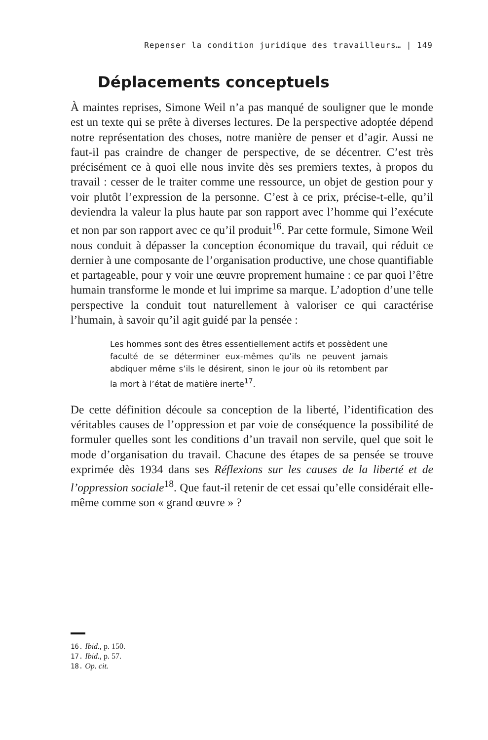Repenser la condition juridique des travailleurs… | 149
Déplacements conceptuels
À maintes reprises, Simone Weil n’a pas manqué de souligner que le monde est un texte qui se prête à diverses lectures. De la perspective adoptée dépend notre représentation des choses, notre manière de penser et d’agir. Aussi ne faut-il pas craindre de changer de perspective, de se décentrer. C’est très précisément ce à quoi elle nous invite dès ses premiers textes, à propos du travail : cesser de le traiter comme une ressource, un objet de gestion pour y voir plutôt l’expression de la personne. C’est à ce prix, précise-t-elle, qu’il deviendra la valeur la plus haute par son rapport avec l’homme qui l’exécute et non par son rapport avec ce qu’il produit<sup>16</sup>. Par cette formule, Simone Weil nous conduit à dépasser la conception économique du travail, qui réduit ce dernier à une composante de l’organisation productive, une chose quantifiable et partageable, pour y voir une œuvre proprement humaine : ce par quoi l’être humain transforme le monde et lui imprime sa marque. L’adoption d’une telle perspective la conduit tout naturellement à valoriser ce qui caractérise l’humain, à savoir qu’il agit guidé par la pensée :
Les hommes sont des êtres essentiellement actifs et possèdent une faculté de se déterminer eux-mêmes qu’ils ne peuvent jamais abdiquer même s’ils le désirent, sinon le jour où ils retombent par la mort à l’état de matière inerte<sup>17</sup>.
De cette définition découle sa conception de la liberté, l’identification des véritables causes de l’oppression et par voie de conséquence la possibilité de formuler quelles sont les conditions d’un travail non servile, quel que soit le mode d’organisation du travail. Chacune des étapes de sa pensée se trouve exprimée dès 1934 dans ses Réflexions sur les causes de la liberté et de l’oppression sociale<sup>18</sup>. Que faut-il retenir de cet essai qu’elle considérait elle-même comme son « grand œuvre » ?
16. Ibid., p. 150.
17. Ibid., p. 57.
18. Op. cit.